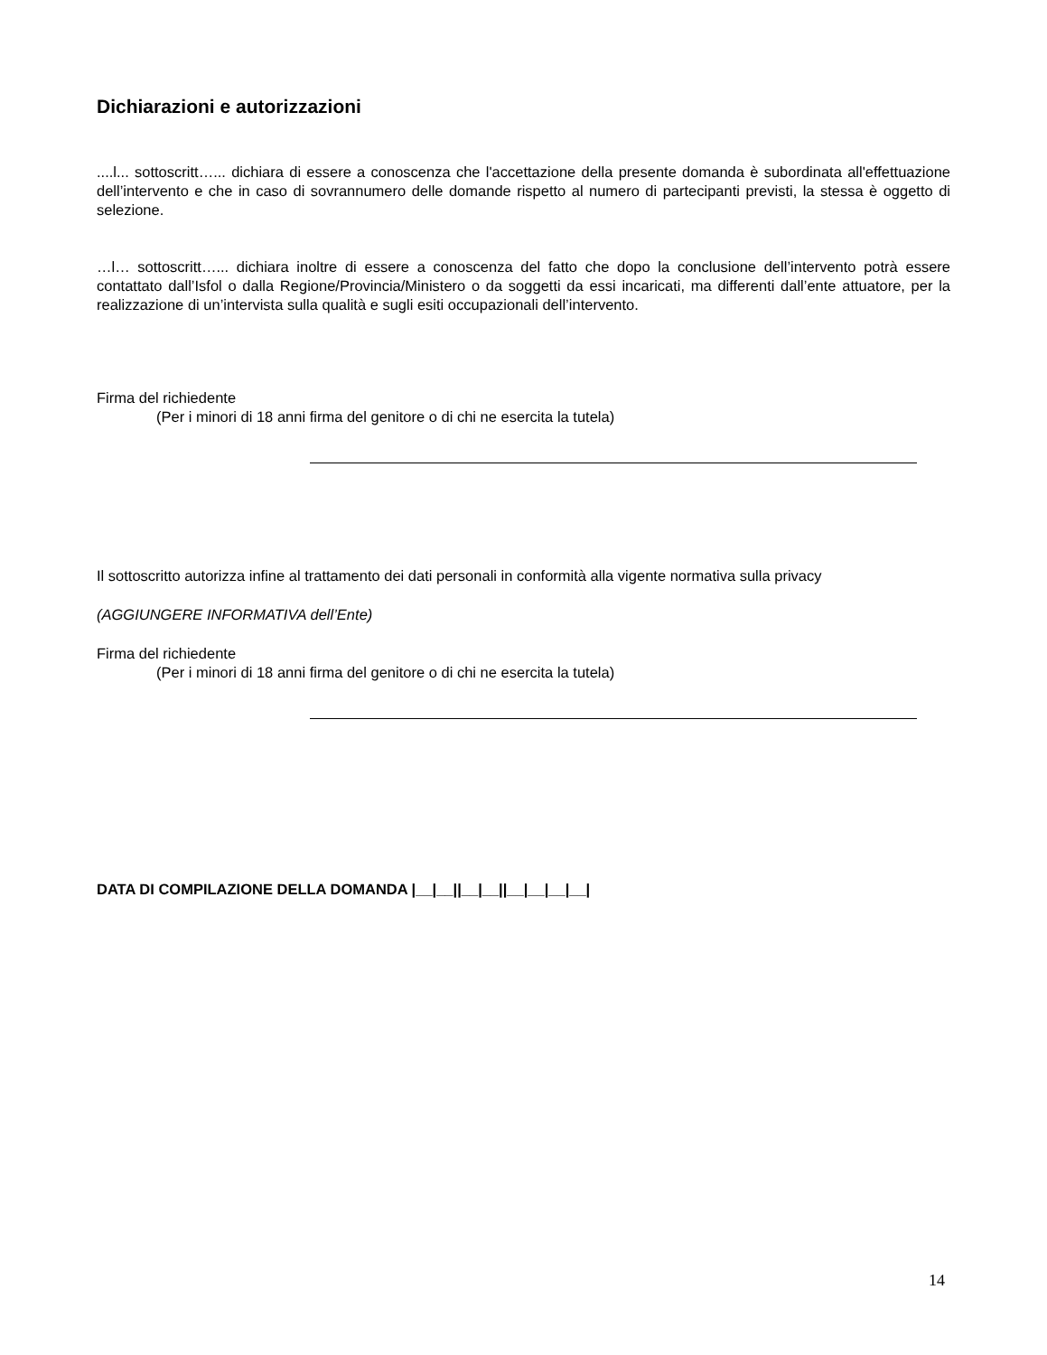Dichiarazioni e autorizzazioni
....l... sottoscritt…... dichiara di essere a conoscenza che l'accettazione della presente domanda è subordinata all'effettuazione dell’intervento e che in caso di sovrannumero delle domande rispetto al numero di partecipanti previsti, la stessa è oggetto di selezione.
…l… sottoscritt…... dichiara inoltre di essere a conoscenza del fatto che dopo la conclusione dell’intervento potrà essere contattato dall’Isfol o dalla Regione/Provincia/Ministero o da soggetti da essi incaricati, ma differenti dall’ente attuatore, per la realizzazione di un’intervista sulla qualità e sugli esiti occupazionali dell’intervento.
Firma del richiedente
(Per i minori di 18 anni firma del genitore o di chi ne esercita la tutela)
Il sottoscritto autorizza infine al trattamento dei dati personali in conformità alla vigente normativa sulla privacy
(AGGIUNGERE INFORMATIVA dell’Ente)
Firma del richiedente
(Per i minori di 18 anni firma del genitore o di chi ne esercita la tutela)
DATA DI COMPILAZIONE DELLA DOMANDA |__|__||__|__||__|__|__|__|
14